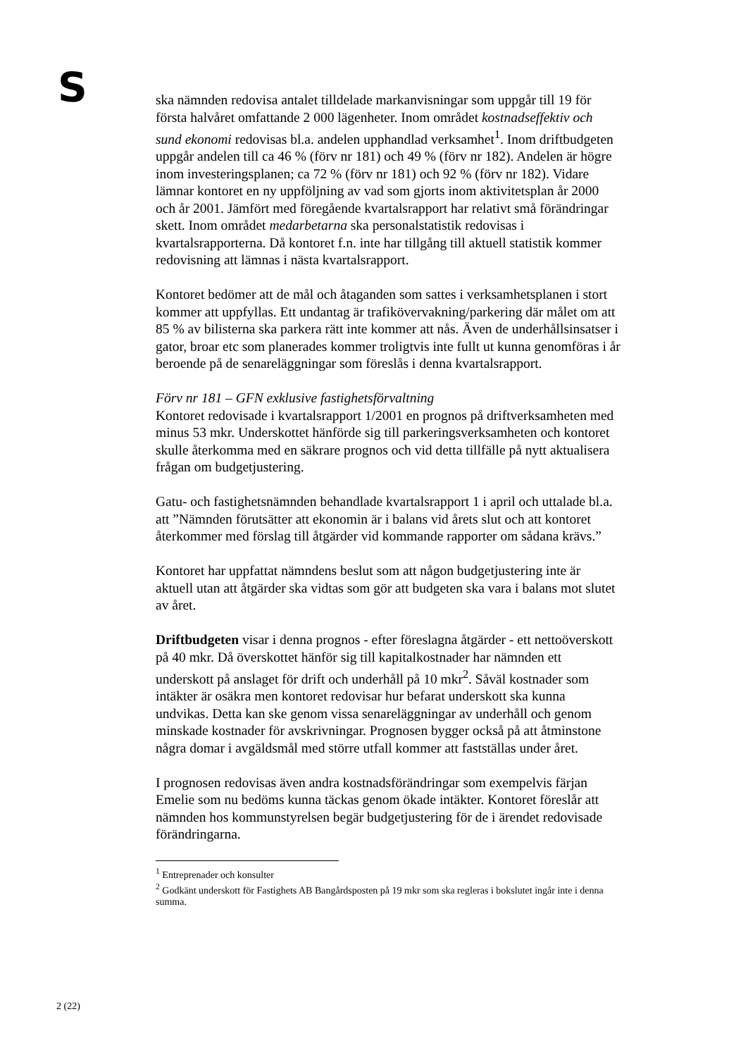S
ska nämnden redovisa antalet tilldelade markanvisningar som uppgår till 19 för första halvåret omfattande 2 000 lägenheter. Inom området kostnadseffektiv och sund ekonomi redovisas bl.a. andelen upphandlad verksamhet<sup>1</sup>. Inom driftbudgeten uppgår andelen till ca 46 % (förv nr 181) och 49 % (förv nr 182). Andelen är högre inom investeringsplanen; ca 72 % (förv nr 181) och 92 % (förv nr 182). Vidare lämnar kontoret en ny uppföljning av vad som gjorts inom aktivitetsplan år 2000 och år 2001. Jämfört med föregående kvartalsrapport har relativt små förändringar skett. Inom området medarbetarna ska personalstatistik redovisas i kvartalsrapporterna. Då kontoret f.n. inte har tillgång till aktuell statistik kommer redovisning att lämnas i nästa kvartalsrapport.
Kontoret bedömer att de mål och åtaganden som sattes i verksamhetsplanen i stort kommer att uppfyllas. Ett undantag är trafikövervakning/parkering där målet om att 85 % av bilisterna ska parkera rätt inte kommer att nås. Även de underhållsinsatser i gator, broar etc som planerades kommer troligtvis inte fullt ut kunna genomföras i år beroende på de senareläggningar som föreslås i denna kvartalsrapport.
Förv nr 181 – GFN exklusive fastighetsförvaltning
Kontoret redovisade i kvartalsrapport 1/2001 en prognos på driftverksamheten med minus 53 mkr. Underskottet hänförde sig till parkeringsverksamheten och kontoret skulle återkomma med en säkrare prognos och vid detta tillfälle på nytt aktualisera frågan om budgetjustering.
Gatu- och fastighetsnämnden behandlade kvartalsrapport 1 i april och uttalade bl.a. att ”Nämnden förutsätter att ekonomin är i balans vid årets slut och att kontoret återkommer med förslag till åtgärder vid kommande rapporter om sådana krävs.”
Kontoret har uppfattat nämndens beslut som att någon budgetjustering inte är aktuell utan att åtgärder ska vidtas som gör att budgeten ska vara i balans mot slutet av året.
Driftbudgeten visar i denna prognos - efter föreslagna åtgärder - ett nettoöverskott på 40 mkr. Då överskottet hänför sig till kapitalkostnader har nämnden ett underskott på anslaget för drift och underhåll på 10 mkr<sup>2</sup>. Såväl kostnader som intäkter är osäkra men kontoret redovisar hur befarat underskott ska kunna undvikas. Detta kan ske genom vissa senareläggningar av underhåll och genom minskade kostnader för avskrivningar. Prognosen bygger också på att åtminstone några domar i avgäldsmål med större utfall kommer att fastställas under året.
I prognosen redovisas även andra kostnadsförändringar som exempelvis färjan Emelie som nu bedöms kunna täckas genom ökade intäkter. Kontoret föreslår att nämnden hos kommunstyrelsen begär budgetjustering för de i ärendet redovisade förändringarna.
<sup>1</sup> Entreprenader och konsulter
<sup>2</sup> Godkänt underskott för Fastighets AB Bangårdsposten på 19 mkr som ska regleras i bokslutet ingår inte i denna summa.
2 (22)